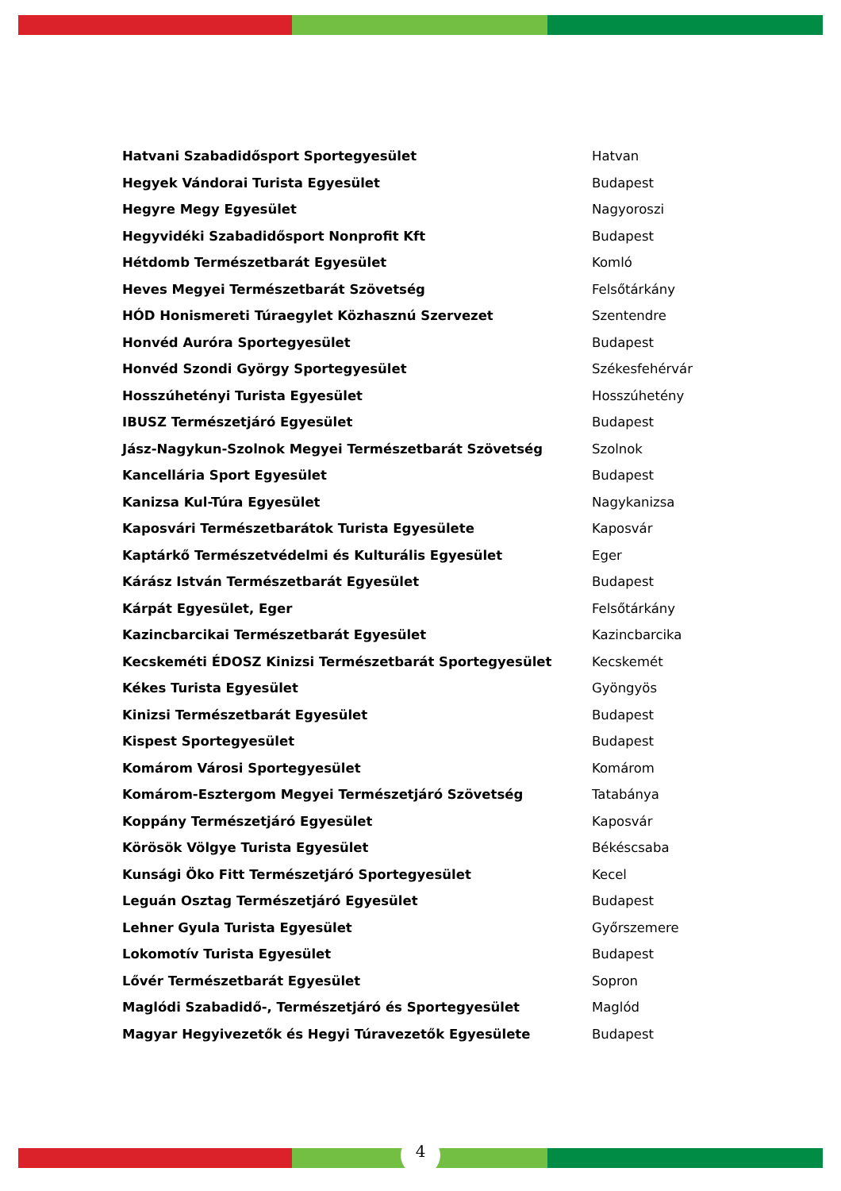| Hatvani Szabadidősport Sportegyesület | Hatvan |
| Hegyek Vándorai Turista Egyesület | Budapest |
| Hegyre Megy Egyesület | Nagyoroszi |
| Hegyvidéki Szabadidősport Nonprofit Kft | Budapest |
| Hétdomb Természetbarát Egyesület | Komló |
| Heves Megyei Természetbarát Szövetség | Felsőtárkány |
| HÓD Honismereti Túraegylet Közhasznú Szervezet | Szentendre |
| Honvéd Auróra Sportegyesület | Budapest |
| Honvéd Szondi György Sportegyesület | Székesfehérvár |
| Hosszúhetényi Turista Egyesület | Hosszúhetény |
| IBUSZ Természetjáró Egyesület | Budapest |
| Jász-Nagykun-Szolnok Megyei Természetbarát Szövetség | Szolnok |
| Kancellária Sport Egyesület | Budapest |
| Kanizsa Kul-Túra Egyesület | Nagykanizsa |
| Kaposvári Természetbarátok Turista Egyesülete | Kaposvár |
| Kaptárkő Természetvédelmi és Kulturális Egyesület | Eger |
| Kárász István Természetbarát Egyesület | Budapest |
| Kárpát Egyesület, Eger | Felsőtárkány |
| Kazincbarcikai Természetbarát Egyesület | Kazincbarcika |
| Kecskeméti ÉDOSZ Kinizsi Természetbarát Sportegyesület | Kecskemét |
| Kékes Turista Egyesület | Gyöngyös |
| Kinizsi Természetbarát Egyesület | Budapest |
| Kispest Sportegyesület | Budapest |
| Komárom Városi Sportegyesület | Komárom |
| Komárom-Esztergom Megyei Természetjáró Szövetség | Tatabánya |
| Koppány Természetjáró Egyesület | Kaposvár |
| Körösök Völgye Turista Egyesület | Békéscsaba |
| Kunsági Öko Fitt Természetjáró Sportegyesület | Kecel |
| Leguán Osztag Természetjáró Egyesület | Budapest |
| Lehner Gyula Turista Egyesület | Győrszemere |
| Lokomotív Turista Egyesület | Budapest |
| Lővér Természetbarát Egyesület | Sopron |
| Maglódi Szabadidő-, Természetjáró és Sportegyesület | Maglód |
| Magyar Hegyivezetők és Hegyi Túravezetők Egyesülete | Budapest |
4